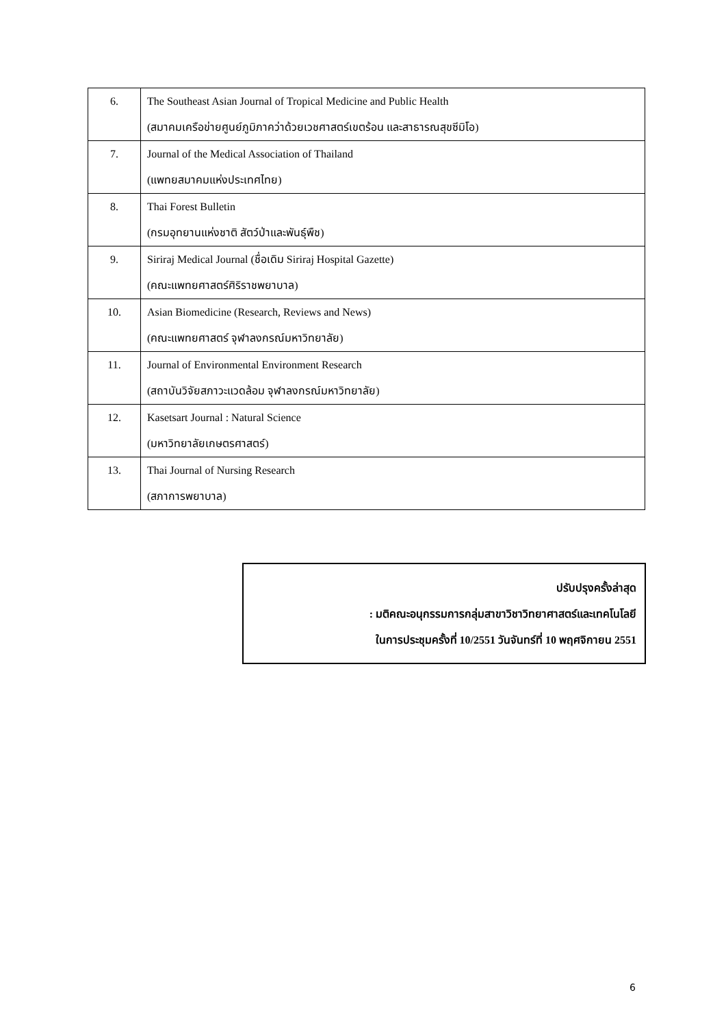| 6. | The Southeast Asian Journal of Tropical Medicine and Public Health (สมาคมเครือข่ายศูนย์ภูมิภาคว่าด้วยเวชศาสตร์เขตร้อน และสาธารณสุขซีมิโอ) |
| 7. | Journal of the Medical Association of Thailand (แพทยสมาคมแห่งประเทศไทย) |
| 8. | Thai Forest Bulletin (กรมอุทยานแห่งชาติ สัตว์ป่าและพันธุ์พืช) |
| 9. | Siriraj Medical Journal (ชื่อเดิม Siriraj Hospital Gazette) (คณะแพทยศาสตร์ศิริราชพยาบาล) |
| 10. | Asian Biomedicine (Research, Reviews and News) (คณะแพทยศาสตร์ จุฬาลงกรณ์มหาวิทยาลัย) |
| 11. | Journal of Environmental Environment Research (สถาบันวิจัยสภาวะแวดล้อม จุฬาลงกรณ์มหาวิทยาลัย) |
| 12. | Kasetsart Journal : Natural Science (มหาวิทยาลัยเกษตรศาสตร์) |
| 13. | Thai Journal of Nursing Research (สภาการพยาบาล) |
ปรับปรุงครั้งล่าสุด
: มติคณะอนุกรรมการกลุ่มสาขาวิชาวิทยาศาสตร์และเทคโนโลยี
ในการประชุมครั้งที่ 10/2551 วันจันทร์ที่ 10 พฤศจิกายน 2551
6